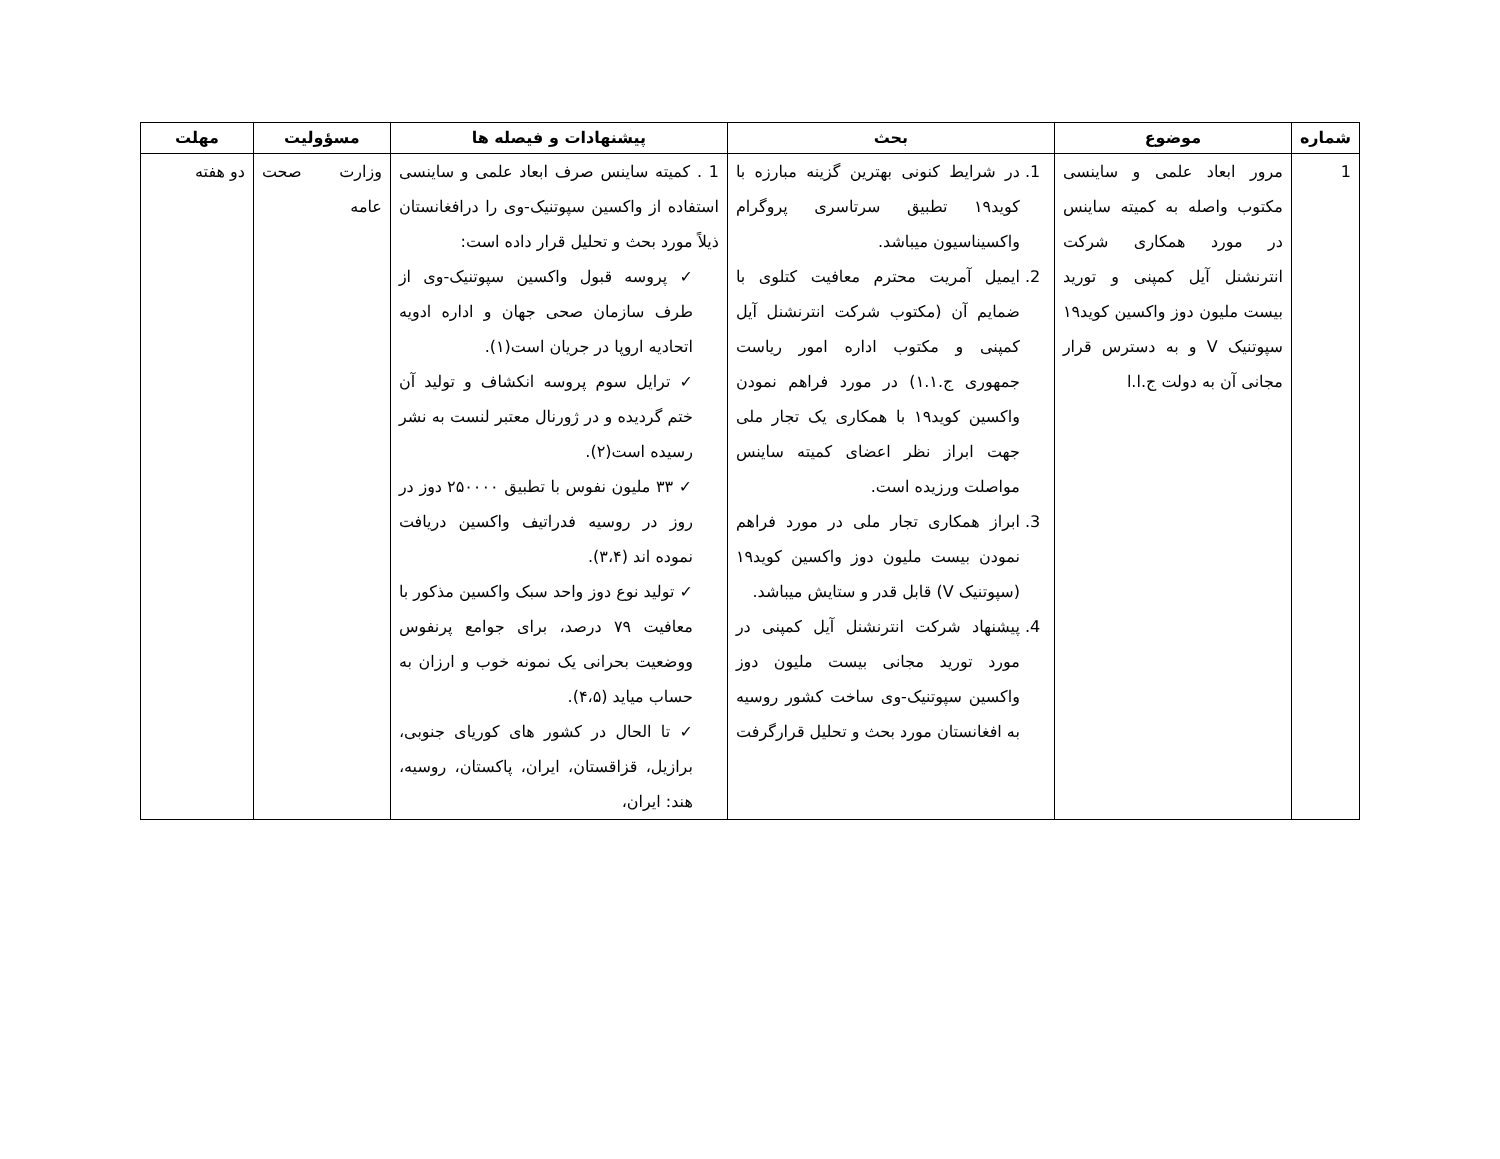| شماره | موضوع | بحث | پیشنهادات و فیصله ها | مسؤولیت | مهلت |
| --- | --- | --- | --- | --- | --- |
| 1 | مرور ابعاد علمی و ساینسی مکتوب واصله به کمیته ساینس در مورد همکاری شرکت انترنشنل آیل کمپنی و توريد بيست مليون دوز واکسين کويد۱۹ سپوتنيک V و به دسترس قرار مجانی آن به دولت ج.ا.ا | 1. در شرايط کنونی بهترين گزينه مبارزه با کويد۱۹ تطبيق سرتاسری پروگرام واکسيناسيون ميباشد. 2. ايميل آمريت محترم معافيت کتلوی با ضمايم آن (مکتوب شرکت انترنشنل آيل کمپنی و مکتوب اداره امور رياست جمهوری ج.۱.۱) در مورد فراهم نمودن واکسين کويد۱۹ با همکاری يک تجار ملی جهت ابراز نظر اعضای کميته ساينس مواصلت ورزيده است. 3. ابراز همکاری تجار ملی در مورد فراهم نمودن بيست مليون دوز واکسين کويد۱۹ (سپوتنيک V) قابل قدر و ستايش ميباشد. 4. پيشنهاد شرکت انترنشنل آيل کمپنی در مورد توريد مجانی بيست مليون دوز واکسين سپوتنيک-وی ساخت کشور روسيه به افغانستان مورد بحث و تحليل قرارگرفت | 1 . کميته ساينس صرف ابعاد علمی و ساينسی استفاده از واکسين سپوتنيک-وی را درافغانستان ذيلاً مورد بحث و تحليل قرار داده است: ✓ پروسه قبول واکسين سپوتنيک-وی از طرف سازمان صحی جهان و اداره ادويه اتحاديه اروپا در جريان است(۱). ✓ ترايل سوم پروسه انکشاف و توليد آن ختم گرديده و در ژورنال معتبر لنست به نشر رسيده است(۲). ✓ ۳۳ مليون نفوس با تطبيق ۲۵۰۰۰۰ دوز در روز در روسيه فدراتيف واکسين دريافت نموده اند (۳،۴). ✓ توليد نوع دوز واحد سبک واکسين مذکور با معافيت ۷۹ درصد، برای جوامع پرنفوس ووضعيت بحرانی يک نمونه خوب و ارزان به حساب ميايد (۴،۵). ✓ تا الحال در کشور های کوريای جنوبی، برازيل، قزاقستان، ايران، پاکستان، روسيه، هند: ايران، | وزارت صحت عامه | دو هفته |